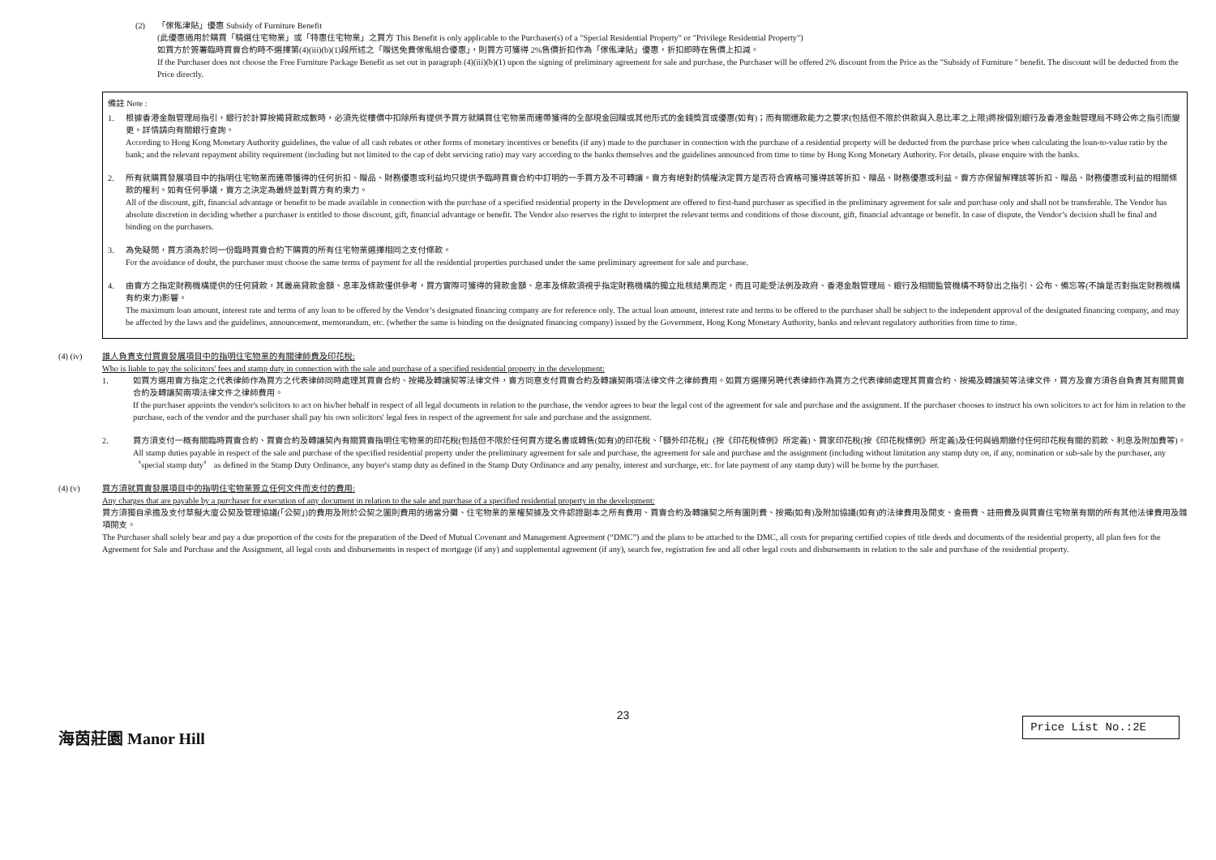(2) 「傢俬津貼」優惠 Subsidy of Furniture Benefit
(此優惠適用於購買「精選住宅物業」或「特惠住宅物業」之買方 This Benefit is only applicable to the Purchaser(s) of a "Special Residential Property" or "Privilege Residential Property")
如買方於簽署臨時買賣合約時不選擇第(4)(iii)(b)(1)段所述之「贈送免費傢俬組合優惠」，則買方可獲得 2%售價折扣作為「傢俬津貼」優惠，折扣即時在售價上扣減。
If the Purchaser does not choose the Free Furniture Package Benefit as set out in paragraph (4)(iii)(b)(1) upon the signing of preliminary agreement for sale and purchase, the Purchaser will be offered 2% discount from the Price as the "Subsidy of Furniture " benefit. The discount will be deducted from the Price directly.
備註 Note :
1. 根據香港金融管理局指引，銀行於計算按揭貸款成數時，必須先從樓價中扣除所有提供予買方就購買住宅物業而連帶獲得的全部現金回贈或其他形式的金錢獎賞或優惠(如有)；而有關還款能力之要求(包括但不限於供款與入息比率之上限)將按個別銀行及香港金融管理局不時公佈之指引而變更。詳情請向有關銀行查詢。
According to Hong Kong Monetary Authority guidelines, the value of all cash rebates or other forms of monetary incentives or benefits (if any) made to the purchaser in connection with the purchase of a residential property will be deducted from the purchase price when calculating the loan-to-value ratio by the bank; and the relevant repayment ability requirement (including but not limited to the cap of debt servicing ratio) may vary according to the banks themselves and the guidelines announced from time to time by Hong Kong Monetary Authority. For details, please enquire with the banks.
2. 所有就購買發展項目中的指明住宅物業而連帶獲得的任何折扣、贈品、財務優惠或利益均只提供予臨時買賣合約中訂明的一手買方及不可轉讓。賣方有絕對酌情權決定買方是否符合資格可獲得該等折扣、贈品、財務優惠或利益。賣方亦保留解釋該等折扣、贈品、財務優惠或利益的相關條款的權利。如有任何爭議，賣方之決定為最終並對買方有約束力。
All of the discount, gift, financial advantage or benefit to be made available in connection with the purchase of a specified residential property in the Development are offered to first-hand purchaser as specified in the preliminary agreement for sale and purchase only and shall not be transferable. The Vendor has absolute discretion in deciding whether a purchaser is entitled to those discount, gift, financial advantage or benefit. The Vendor also reserves the right to interpret the relevant terms and conditions of those discount, gift, financial advantage or benefit. In case of dispute, the Vendor’s decision shall be final and binding on the purchasers.
3. 為免疑問，買方須為於同一份臨時買賣合約下購買的所有住宅物業選擇相同之支付條款。
For the avoidance of doubt, the purchaser must choose the same terms of payment for all the residential properties purchased under the same preliminary agreement for sale and purchase.
4. 由賣方之指定財務機構提供的任何貸款，其最高貸款金額、息率及條款僅供參考，買方實際可獲得的貸款金額、息率及條款須視乎指定財務機構的獨立批核結果而定，而且可能受法例及政府、香港金融管理局、銀行及相關監管機構不時發出之指引、公布、備忘等(不論是否對指定財務機構有約束力)影響。
The maximum loan amount, interest rate and terms of any loan to be offered by the Vendor’s designated financing company are for reference only. The actual loan amount, interest rate and terms to be offered to the purchaser shall be subject to the independent approval of the designated financing company, and may be affected by the laws and the guidelines, announcement, memorandum, etc. (whether the same is binding on the designated financing company) issued by the Government, Hong Kong Monetary Authority, banks and relevant regulatory authorities from time to time.
(4) (iv) 誰人負責支付買賣發展項目中的指明住宅物業的有關律師費及印花稅:
Who is liable to pay the solicitors' fees and stamp duty in connection with the sale and purchase of a specified residential property in the development:
1. 如買方選用賣方指定之代表律師作為買方之代表律師同時處理其買賣合約、按揭及轉讓契等法律文件，賣方同意支付買賣合約及轉讓契兩項法律文件之律師費用。如買方選擇另聘代表律師作為買方之代表律師處理其買賣合約、按揭及轉讓契等法律文件，買方及賣方須各自負責其有關買賣合約及轉讓契兩項法律文件之律師費用。
If the purchaser appoints the vendor's solicitors to act on his/her behalf in respect of all legal documents in relation to the purchase, the vendor agrees to bear the legal cost of the agreement for sale and purchase and the assignment. If the purchaser chooses to instruct his own solicitors to act for him in relation to the purchase, each of the vendor and the purchaser shall pay his own solicitors' legal fees in respect of the agreement for sale and purchase and the assignment.
2. 買方須支付一概有關臨時買賣合約、買賣合約及轉讓契內有關買賣指明住宅物業的印花稅(包括但不限於任何買方提名書或轉售(如有)的印花稅、「額外印花稅」(按《印花稅條例》所定義)、買家印花稅(按《印花稅條例》所定義)及任何與過期繳付任何印花稅有關的罰款、利息及附加費等)。
All stamp duties payable in respect of the sale and purchase of the specified residential property under the preliminary agreement for sale and purchase, the agreement for sale and purchase and the assignment (including without limitation any stamp duty on, if any, nomination or sub-sale by the purchaser, any 〝special stamp duty〞 as defined in the Stamp Duty Ordinance, any buyer's stamp duty as defined in the Stamp Duty Ordinance and any penalty, interest and surcharge, etc. for late payment of any stamp duty) will be borne by the purchaser.
(4) (v) 買方須就買賣發展項目中的指明住宅物業簽立任何文件而支付的費用:
Any charges that are payable by a purchaser for execution of any document in relation to the sale and purchase of a specified residential property in the development:
買方須獨自承擔及支付草擬大廈公契及管理協議(「公契」)的費用及附於公契之圖則費用的適當分攤、住宅物業的業權契據及文件認證副本之所有費用、買賣合約及轉讓契之所有圖則費、按揭(如有)及附加協議(如有)的法律費用及開支、查冊費、註冊費及與買賣住宅物業有關的所有其他法律費用及雜項開支。
The Purchaser shall solely bear and pay a due proportion of the costs for the preparation of the Deed of Mutual Covenant and Management Agreement (“DMC”) and the plans to be attached to the DMC, all costs for preparing certified copies of title deeds and documents of the residential property, all plan fees for the Agreement for Sale and Purchase and the Assignment, all legal costs and disbursements in respect of mortgage (if any) and supplemental agreement (if any), search fee, registration fee and all other legal costs and disbursements in relation to the sale and purchase of the residential property.
23
海茵莊園 Manor Hill
Price List No.:2E